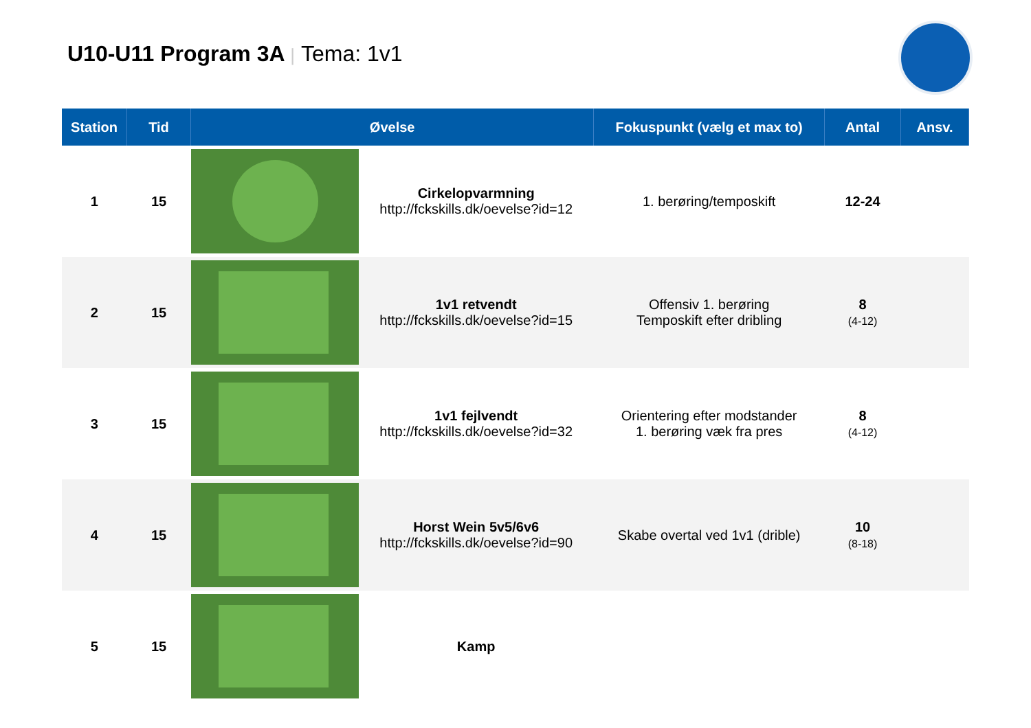U10-U11 Program 3A | Tema: 1v1
| Station | Tid | Øvelse | | Fokuspunkt (vælg et max to) | Antal | Ansv. |
| --- | --- | --- | --- | --- | --- | --- |
| 1 | 15 | | Cirkelopvarmning http://fckskills.dk/oevelse?id=12 | 1. berøring/temposkift | 12-24 | |
| 2 | 15 | | 1v1 retvendt http://fckskills.dk/oevelse?id=15 | Offensiv 1. berøring Temposkift efter dribling | 8 (4-12) | |
| 3 | 15 | | 1v1 fejlvendt http://fckskills.dk/oevelse?id=32 | Orientering efter modstander 1. berøring væk fra pres | 8 (4-12) | |
| 4 | 15 | | Horst Wein 5v5/6v6 http://fckskills.dk/oevelse?id=90 | Skabe overtal ved 1v1 (drible) | 10 (8-18) | |
| 5 | 15 | | Kamp | | | |